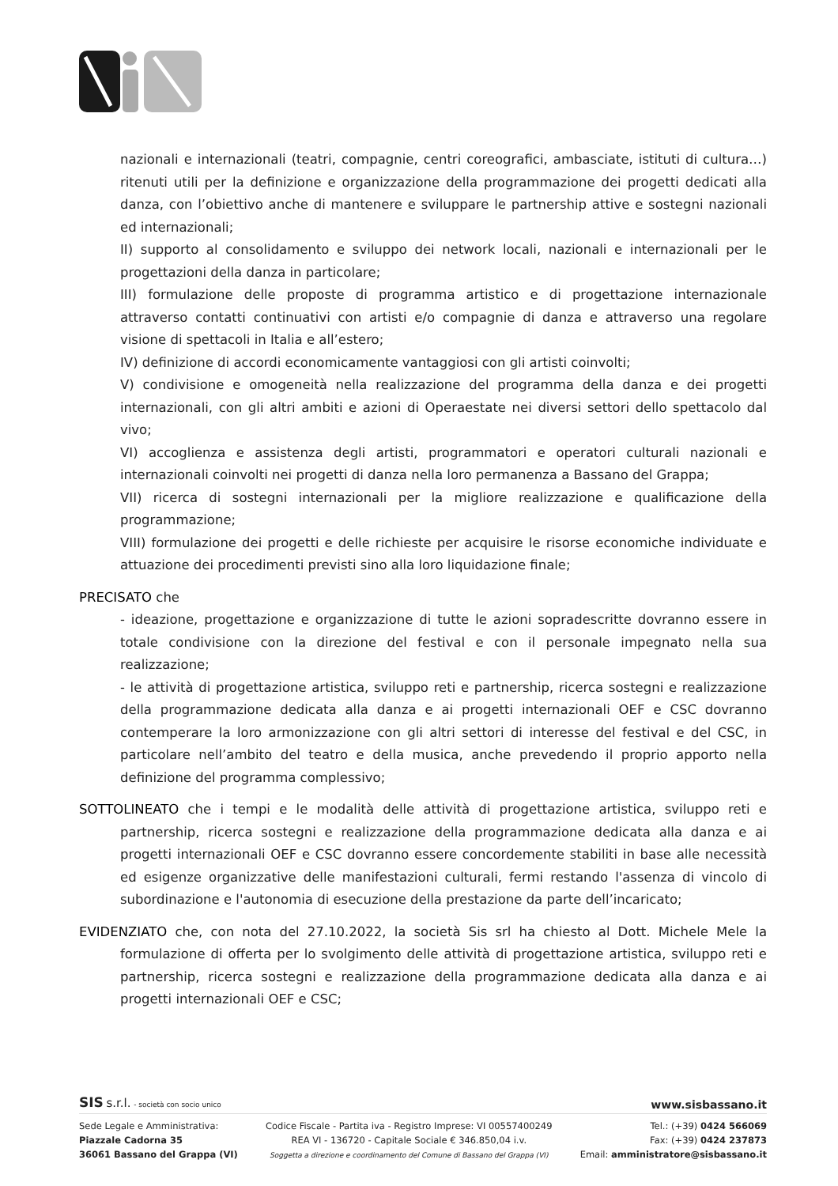nazionali e internazionali (teatri, compagnie, centri coreografici, ambasciate, istituti di cultura…) ritenuti utili per la definizione e organizzazione della programmazione dei progetti dedicati alla danza, con l’obiettivo anche di mantenere e sviluppare le partnership attive e sostegni nazionali ed internazionali;
II) supporto al consolidamento e sviluppo dei network locali, nazionali e internazionali per le progettazioni della danza in particolare;
III) formulazione delle proposte di programma artistico e di progettazione internazionale attraverso contatti continuativi con artisti e/o compagnie di danza e attraverso una regolare visione di spettacoli in Italia e all’estero;
IV) definizione di accordi economicamente vantaggiosi con gli artisti coinvolti;
V) condivisione e omogeneità nella realizzazione del programma della danza e dei progetti internazionali, con gli altri ambiti e azioni di Operaestate nei diversi settori dello spettacolo dal vivo;
VI) accoglienza e assistenza degli artisti, programmatori e operatori culturali nazionali e internazionali coinvolti nei progetti di danza nella loro permanenza a Bassano del Grappa;
VII) ricerca di sostegni internazionali per la migliore realizzazione e qualificazione della programmazione;
VIII) formulazione dei progetti e delle richieste per acquisire le risorse economiche individuate e attuazione dei procedimenti previsti sino alla loro liquidazione finale;
PRECISATO che
- ideazione, progettazione e organizzazione di tutte le azioni sopradescritte dovranno essere in totale condivisione con la direzione del festival e con il personale impegnato nella sua realizzazione;
- le attività di progettazione artistica, sviluppo reti e partnership, ricerca sostegni e realizzazione della programmazione dedicata alla danza e ai progetti internazionali OEF e CSC dovranno contemperare la loro armonizzazione con gli altri settori di interesse del festival e del CSC, in particolare nell’ambito del teatro e della musica, anche prevedendo il proprio apporto nella definizione del programma complessivo;
SOTTOLINEATO che i tempi e le modalità delle attività di progettazione artistica, sviluppo reti e partnership, ricerca sostegni e realizzazione della programmazione dedicata alla danza e ai progetti internazionali OEF e CSC dovranno essere concordemente stabiliti in base alle necessità ed esigenze organizzative delle manifestazioni culturali, fermi restando l'assenza di vincolo di subordinazione e l'autonomia di esecuzione della prestazione da parte dell’incaricato;
EVIDENZIATO che, con nota del 27.10.2022, la società Sis srl ha chiesto al Dott. Michele Mele la formulazione di offerta per lo svolgimento delle attività di progettazione artistica, sviluppo reti e partnership, ricerca sostegni e realizzazione della programmazione dedicata alla danza e ai progetti internazionali OEF e CSC;
SIS s.r.l. - società con socio unico www.sisbassano.it
Sede Legale e Amministrativa:
Piazzale Cadorna 35
36061 Bassano del Grappa (VI)
Codice Fiscale - Partita iva - Registro Imprese: VI 00557400249
REA VI - 136720 - Capitale Sociale € 346.850,04 i.v.
Soggetta a direzione e coordinamento del Comune di Bassano del Grappa (VI)
Tel.: (+39) 0424 566069
Fax: (+39) 0424 237873
Email: amministratore@sisbassano.it